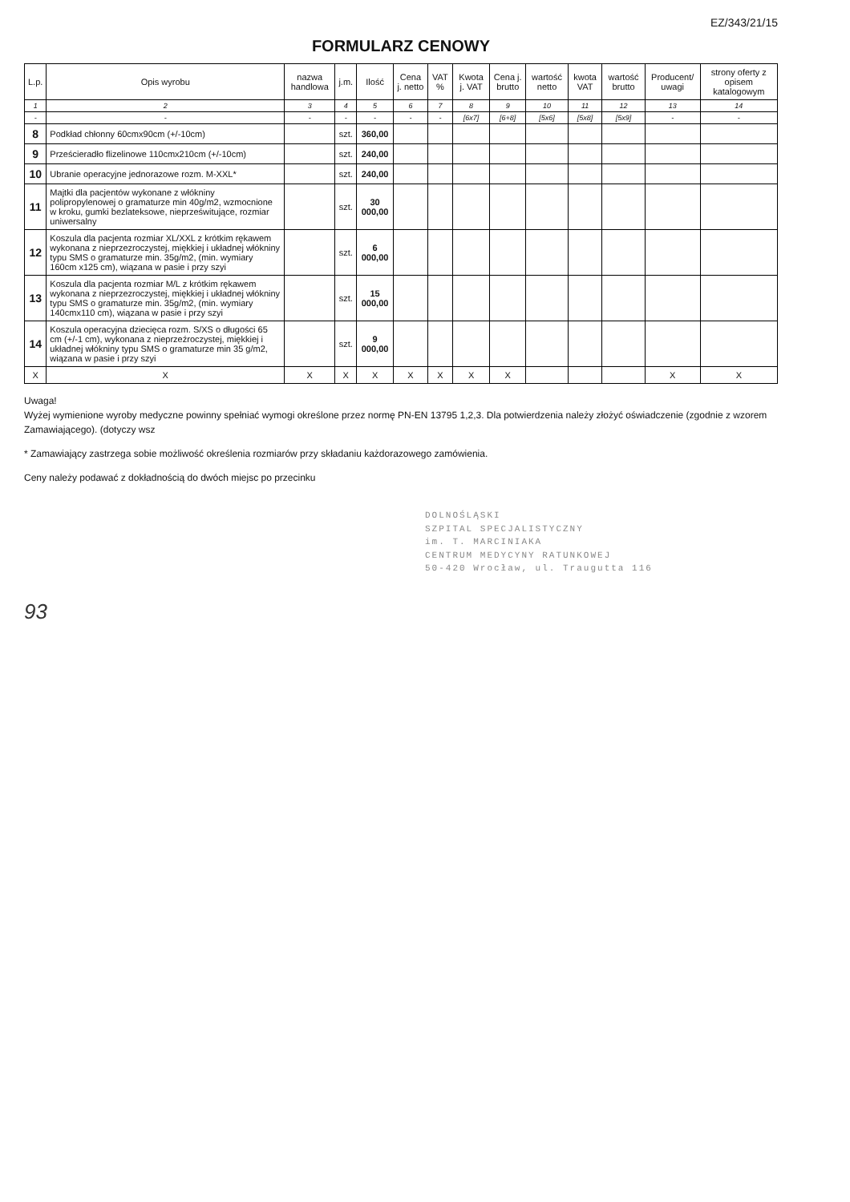EZ/343/21/15
FORMULARZ CENOWY
| L.p. | Opis wyrobu | nazwa handlowa | j.m. | Ilość | Cena j. netto | VAT % | Kwota j. VAT | Cena j. brutto | wartość netto | kwota VAT | wartość brutto | Producent/ uwagi | strony oferty z opisem katalogowym |
| --- | --- | --- | --- | --- | --- | --- | --- | --- | --- | --- | --- | --- | --- |
| 1 | 2 | 3 | 4 | 5 | 6 | 7 | 8 | 9 | 10 | 11 | 12 | 13 | 14 |
| - | - | - | - | - | - | - | [6x7] | [6+8] | [5x6] | [5x8] | [5x9] | - | - |
| 8 | Podkład chłonny 60cmx90cm (+/-10cm) | | szt. | 360,00 | | | | | | | | | |
| 9 | Prześcieradło flizelinowe 110cmx210cm (+/-10cm) | | szt. | 240,00 | | | | | | | | | |
| 10 | Ubranie operacyjne jednorazowe rozm. M-XXL* | | szt. | 240,00 | | | | | | | | | |
| 11 | Majtki dla pacjentów wykonane z włókniny polipropylenowej o gramaturze min 40g/m2, wzmocnione w kroku, gumki bezlateksowe, nieprześwitujące, rozmiar uniwersalny | | szt. | 30 000,00 | | | | | | | | | |
| 12 | Koszula dla pacjenta rozmiar XL/XXL z krótkim rękawem wykonana z nieprzezroczystej, miękkiej i układnej włókniny typu SMS o gramaturze min. 35g/m2, (min. wymiary 160cm x125 cm), wiązana w pasie i przy szyi | | szt. | 6 000,00 | | | | | | | | | |
| 13 | Koszula dla pacjenta rozmiar M/L z krótkim rękawem wykonana z nieprzezroczystej, miękkiej i układnej włókniny typu SMS o gramaturze min. 35g/m2, (min. wymiary 140cmx110 cm), wiązana w pasie i przy szyi | | szt. | 15 000,00 | | | | | | | | | |
| 14 | Koszula operacyjna dziecięca rozm. S/XS o długości 65 cm (+/-1 cm), wykonana z nieprzeźroczystej, miękkiej i układnej włókniny typu SMS o gramaturze min 35 g/m2, wiązana w pasie i przy szyi | | szt. | 9 000,00 | | | | | | | | | |
| X | X | X | X | X | X | X | X | X | | | | X | X |
Uwaga!
Wyżej wymienione wyroby medyczne powinny spełniać wymogi określone przez normę PN-EN 13795 1,2,3. Dla potwierdzenia należy złożyć oświadczenie (zgodnie z wzorem Zamawiającego). (dotyczy wsz
* Zamawiający zastrzega sobie możliwość określenia rozmiarów przy składaniu każdorazowego zamówienia.
Ceny należy podawać z dokładnością do dwóch miejsc po przecinku
DOLNOŚLĄSKI
SZPITAL SPECJALISTYCZNY
im. T. MARCINIAKA
CENTRUM MEDYCYNY RATUNKOWEJ
50-420 Wrocław, ul. Traugutta 116
93